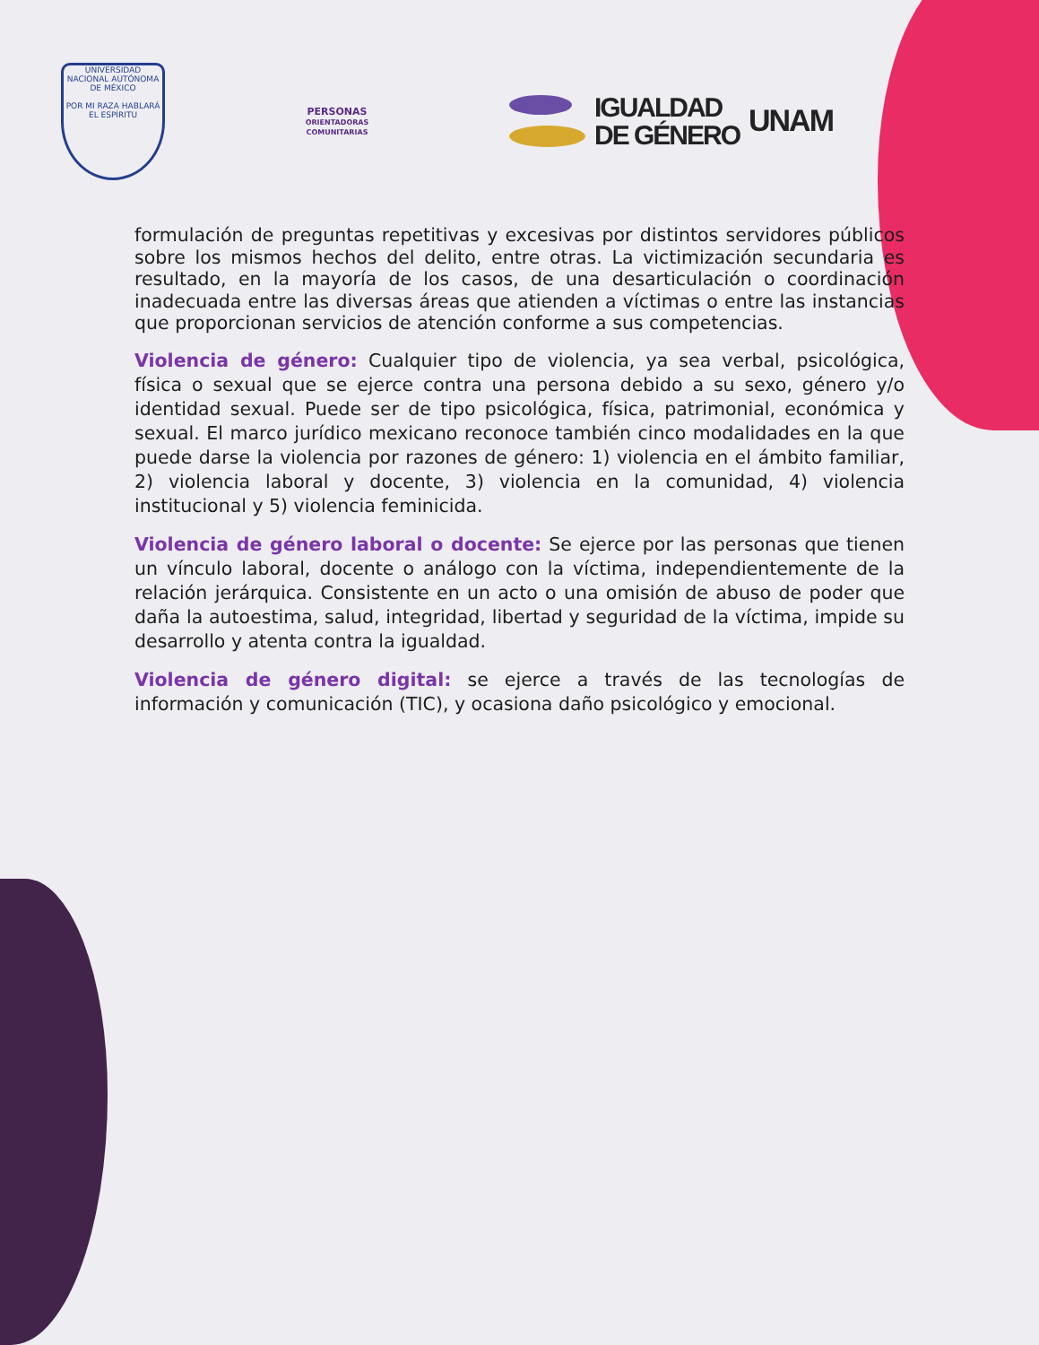UNIVERSIDAD NACIONAL AUTÓNOMA DE MÉXICO
POR MI RAZA HABLARÁ EL ESPÍRITU
PERSONAS
ORIENTADORAS
COMUNITARIAS
IGUALDAD
DE GÉNERO
UNAM
formulación de preguntas repetitivas y excesivas por distintos servidores públicos sobre los mismos hechos del delito, entre otras. La victimización secundaria es resultado, en la mayoría de los casos, de una desarticulación o coordinación inadecuada entre las diversas áreas que atienden a víctimas o entre las instancias que proporcionan servicios de atención conforme a sus competencias.
Violencia de género: Cualquier tipo de violencia, ya sea verbal, psicológica, física o sexual que se ejerce contra una persona debido a su sexo, género y/o identidad sexual. Puede ser de tipo psicológica, física, patrimonial, económica y sexual. El marco jurídico mexicano reconoce también cinco modalidades en la que puede darse la violencia por razones de género: 1) violencia en el ámbito familiar, 2) violencia laboral y docente, 3) violencia en la comunidad, 4) violencia institucional y 5) violencia feminicida.
Violencia de género laboral o docente: Se ejerce por las personas que tienen un vínculo laboral, docente o análogo con la víctima, independientemente de la relación jerárquica. Consistente en un acto o una omisión de abuso de poder que daña la autoestima, salud, integridad, libertad y seguridad de la víctima, impide su desarrollo y atenta contra la igualdad.
Violencia de género digital: se ejerce a través de las tecnologías de información y comunicación (TIC), y ocasiona daño psicológico y emocional.